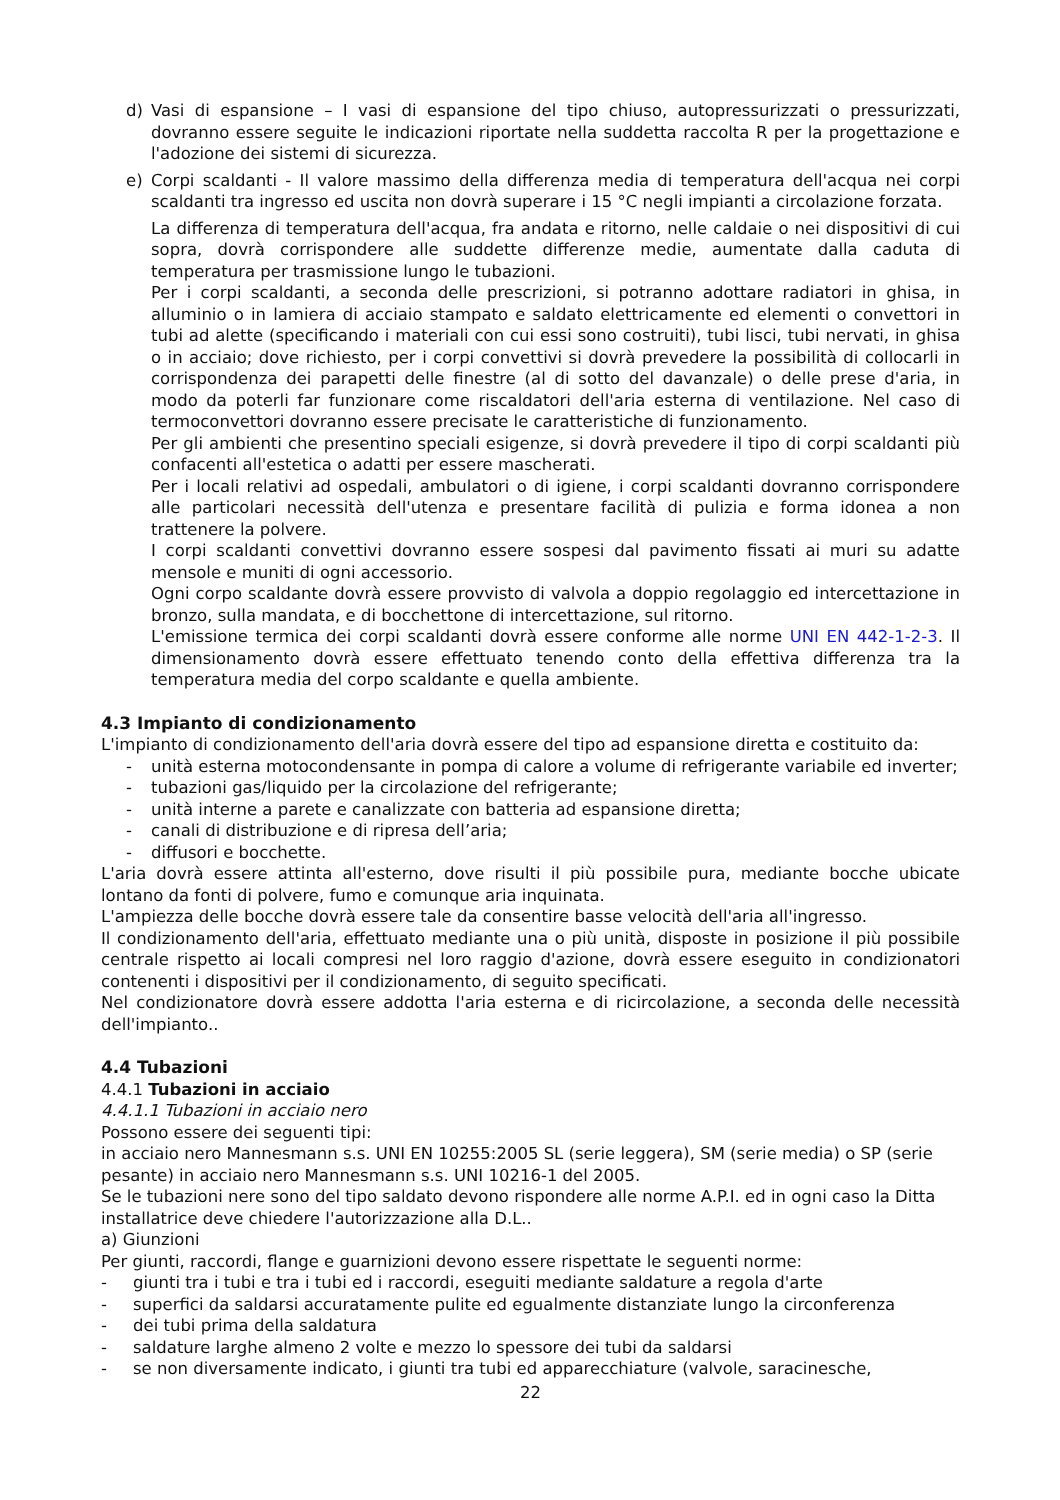d) Vasi di espansione – I vasi di espansione del tipo chiuso, autopressurizzati o pressurizzati, dovranno essere seguite le indicazioni riportate nella suddetta raccolta R per la progettazione e l'adozione dei sistemi di sicurezza.
e) Corpi scaldanti - Il valore massimo della differenza media di temperatura dell'acqua nei corpi scaldanti tra ingresso ed uscita non dovrà superare i 15 °C negli impianti a circolazione forzata.
La differenza di temperatura dell'acqua, fra andata e ritorno, nelle caldaie o nei dispositivi di cui sopra, dovrà corrispondere alle suddette differenze medie, aumentate dalla caduta di temperatura per trasmissione lungo le tubazioni.
Per i corpi scaldanti, a seconda delle prescrizioni, si potranno adottare radiatori in ghisa, in alluminio o in lamiera di acciaio stampato e saldato elettricamente ed elementi o convettori in tubi ad alette (specificando i materiali con cui essi sono costruiti), tubi lisci, tubi nervati, in ghisa o in acciaio; dove richiesto, per i corpi convettivi si dovrà prevedere la possibilità di collocarli in corrispondenza dei parapetti delle finestre (al di sotto del davanzale) o delle prese d'aria, in modo da poterli far funzionare come riscaldatori dell'aria esterna di ventilazione. Nel caso di termoconvettori dovranno essere precisate le caratteristiche di funzionamento.
Per gli ambienti che presentino speciali esigenze, si dovrà prevedere il tipo di corpi scaldanti più confacenti all'estetica o adatti per essere mascherati.
Per i locali relativi ad ospedali, ambulatori o di igiene, i corpi scaldanti dovranno corrispondere alle particolari necessità dell'utenza e presentare facilità di pulizia e forma idonea a non trattenere la polvere.
I corpi scaldanti convettivi dovranno essere sospesi dal pavimento fissati ai muri su adatte mensole e muniti di ogni accessorio.
Ogni corpo scaldante dovrà essere provvisto di valvola a doppio regolaggio ed intercettazione in bronzo, sulla mandata, e di bocchettone di intercettazione, sul ritorno.
L'emissione termica dei corpi scaldanti dovrà essere conforme alle norme UNI EN 442-1-2-3. Il dimensionamento dovrà essere effettuato tenendo conto della effettiva differenza tra la temperatura media del corpo scaldante e quella ambiente.
4.3 Impianto di condizionamento
L'impianto di condizionamento dell'aria dovrà essere del tipo ad espansione diretta e costituito da:
- unità esterna motocondensante in pompa di calore a volume di refrigerante variabile ed inverter;
- tubazioni gas/liquido per la circolazione del refrigerante;
- unità interne a parete e canalizzate con batteria ad espansione diretta;
- canali di distribuzione e di ripresa dell’aria;
- diffusori e bocchette.
L'aria dovrà essere attinta all'esterno, dove risulti il più possibile pura, mediante bocche ubicate lontano da fonti di polvere, fumo e comunque aria inquinata.
L'ampiezza delle bocche dovrà essere tale da consentire basse velocità dell'aria all'ingresso.
Il condizionamento dell'aria, effettuato mediante una o più unità, disposte in posizione il più possibile centrale rispetto ai locali compresi nel loro raggio d'azione, dovrà essere eseguito in condizionatori contenenti i dispositivi per il condizionamento, di seguito specificati.
Nel condizionatore dovrà essere addotta l'aria esterna e di ricircolazione, a seconda delle necessità dell'impianto..
4.4 Tubazioni
4.4.1 Tubazioni in acciaio
4.4.1.1 Tubazioni in acciaio nero
Possono essere dei seguenti tipi:
in acciaio nero Mannesmann s.s. UNI EN 10255:2005 SL (serie leggera), SM (serie media) o SP (serie pesante) in acciaio nero Mannesmann s.s. UNI 10216-1 del 2005.
Se le tubazioni nere sono del tipo saldato devono rispondere alle norme A.P.I. ed in ogni caso la Ditta installatrice deve chiedere l'autorizzazione alla D.L..
a) Giunzioni
Per giunti, raccordi, flange e guarnizioni devono essere rispettate le seguenti norme:
- giunti tra i tubi e tra i tubi ed i raccordi, eseguiti mediante saldature a regola d'arte
- superfici da saldarsi accuratamente pulite ed egualmente distanziate lungo la circonferenza
- dei tubi prima della saldatura
- saldature larghe almeno 2 volte e mezzo lo spessore dei tubi da saldarsi
- se non diversamente indicato, i giunti tra tubi ed apparecchiature (valvole, saracinesche,
22